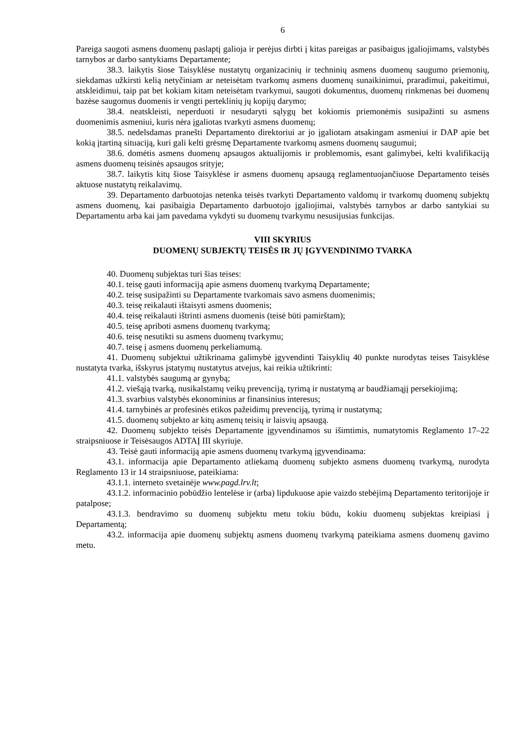6
Pareiga saugoti asmens duomenų paslaptį galioja ir perėjus dirbti į kitas pareigas ar pasibaigus įgaliojimams, valstybės tarnybos ar darbo santykiams Departamente;
38.3. laikytis šiose Taisyklėse nustatytų organizacinių ir techninių asmens duomenų saugumo priemonių, siekdamas užkirsti kelią netyčiniam ar neteisėtam tvarkomų asmens duomenų sunaikinimui, praradimui, pakeitimui, atskleidimui, taip pat bet kokiam kitam neteisėtam tvarkymui, saugoti dokumentus, duomenų rinkmenas bei duomenų bazėse saugomus duomenis ir vengti perteklinių jų kopijų darymo;
38.4. neatskleisti, neperduoti ir nesudaryti sąlygų bet kokiomis priemonėmis susipažinti su asmens duomenimis asmeniui, kuris nėra įgaliotas tvarkyti asmens duomenų;
38.5. nedelsdamas pranešti Departamento direktoriui ar jo įgaliotam atsakingam asmeniui ir DAP apie bet kokią įtartiną situaciją, kuri gali kelti grėsmę Departamente tvarkomų asmens duomenų saugumui;
38.6. domėtis asmens duomenų apsaugos aktualijomis ir problemomis, esant galimybei, kelti kvalifikaciją asmens duomenų teisinės apsaugos srityje;
38.7. laikytis kitų šiose Taisyklėse ir asmens duomenų apsaugą reglamentuojančiuose Departamento teisės aktuose nustatytų reikalavimų.
39. Departamento darbuotojas netenka teisės tvarkyti Departamento valdomų ir tvarkomų duomenų subjektų asmens duomenų, kai pasibaigia Departamento darbuotojo įgaliojimai, valstybės tarnybos ar darbo santykiai su Departamentu arba kai jam pavedama vykdyti su duomenų tvarkymu nesusijusias funkcijas.
VIII SKYRIUS
DUOMENŲ SUBJEKTŲ TEISĖS IR JŲ ĮGYVENDINIMO TVARKA
40. Duomenų subjektas turi šias teises:
40.1. teisę gauti informaciją apie asmens duomenų tvarkymą Departamente;
40.2. teisę susipažinti su Departamente tvarkomais savo asmens duomenimis;
40.3. teisę reikalauti ištaisyti asmens duomenis;
40.4. teisę reikalauti ištrinti asmens duomenis (teisė būti pamirštam);
40.5. teisę apriboti asmens duomenų tvarkymą;
40.6. teisę nesutikti su asmens duomenų tvarkymu;
40.7. teisę į asmens duomenų perkeliamumą.
41. Duomenų subjektui užtikrinama galimybė įgyvendinti Taisyklių 40 punkte nurodytas teises Taisyklėse nustatyta tvarka, išskyrus įstatymų nustatytus atvejus, kai reikia užtikrinti:
41.1. valstybės saugumą ar gynybą;
41.2. viešąją tvarką, nusikalstamų veikų prevenciją, tyrimą ir nustatymą ar baudžiamąjį persekiojimą;
41.3. svarbius valstybės ekonominius ar finansinius interesus;
41.4. tarnybinės ar profesinės etikos pažeidimų prevenciją, tyrimą ir nustatymą;
41.5. duomenų subjekto ar kitų asmenų teisių ir laisvių apsaugą.
42. Duomenų subjekto teisės Departamente įgyvendinamos su išimtimis, numatytomis Reglamento 17–22 straipsniuose ir Teisėsaugos ADTAĮ III skyriuje.
43. Teisė gauti informaciją apie asmens duomenų tvarkymą įgyvendinama:
43.1. informacija apie Departamento atliekamą duomenų subjekto asmens duomenų tvarkymą, nurodyta Reglamento 13 ir 14 straipsniuose, pateikiama:
43.1.1. interneto svetainėje www.pagd.lrv.lt;
43.1.2. informacinio pobūdžio lentelėse ir (arba) lipdukuose apie vaizdo stebėjimą Departamento teritorijoje ir patalpose;
43.1.3. bendravimo su duomenų subjektu metu tokiu būdu, kokiu duomenų subjektas kreipiasi į Departamentą;
43.2. informacija apie duomenų subjektų asmens duomenų tvarkymą pateikiama asmens duomenų gavimo metu.